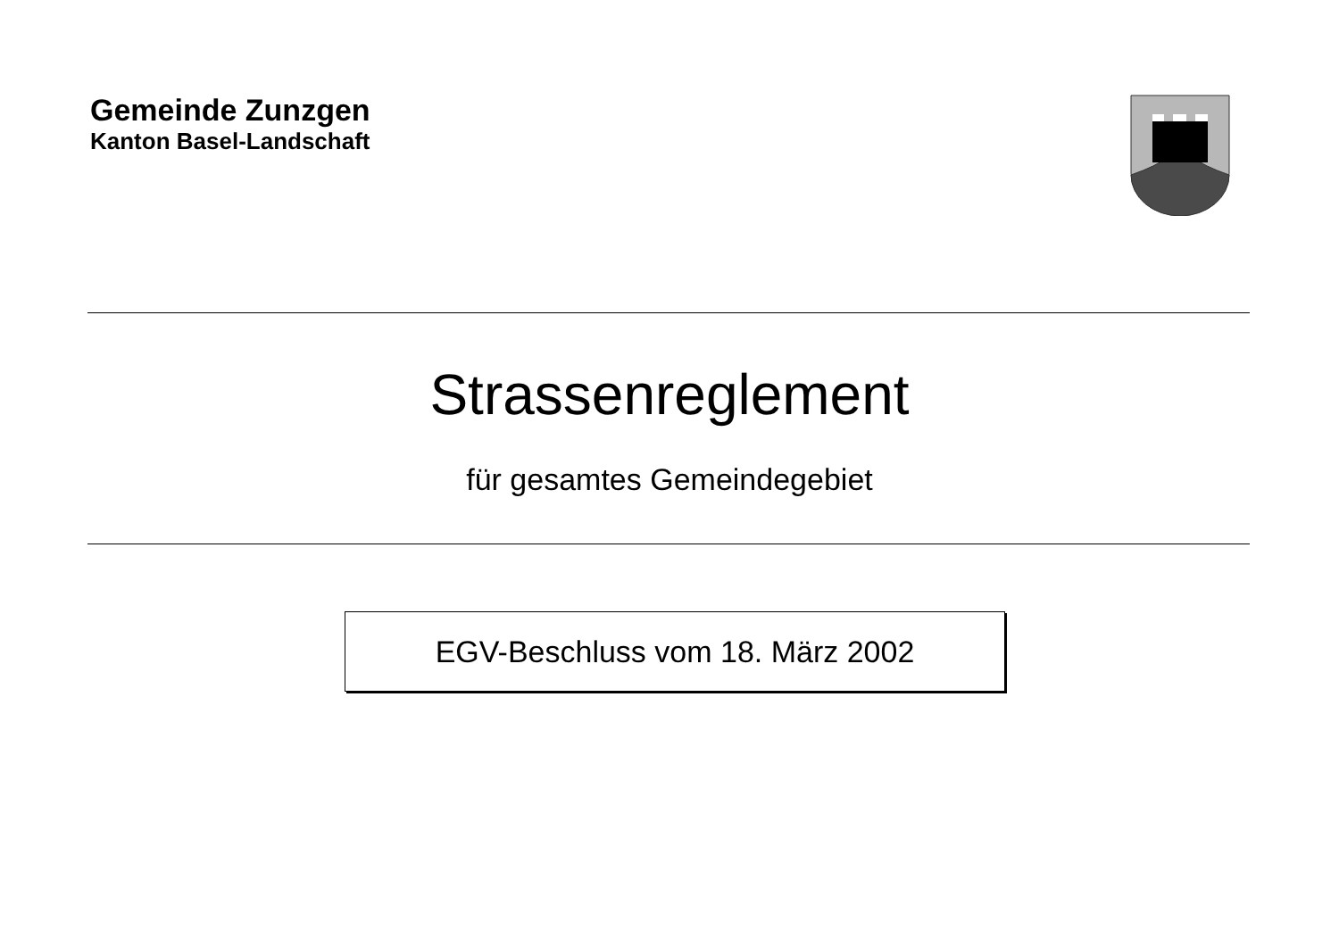Gemeinde Zunzgen
Kanton Basel-Landschaft
Strassenreglement
für gesamtes Gemeindegebiet
EGV-Beschluss vom 18. März 2002